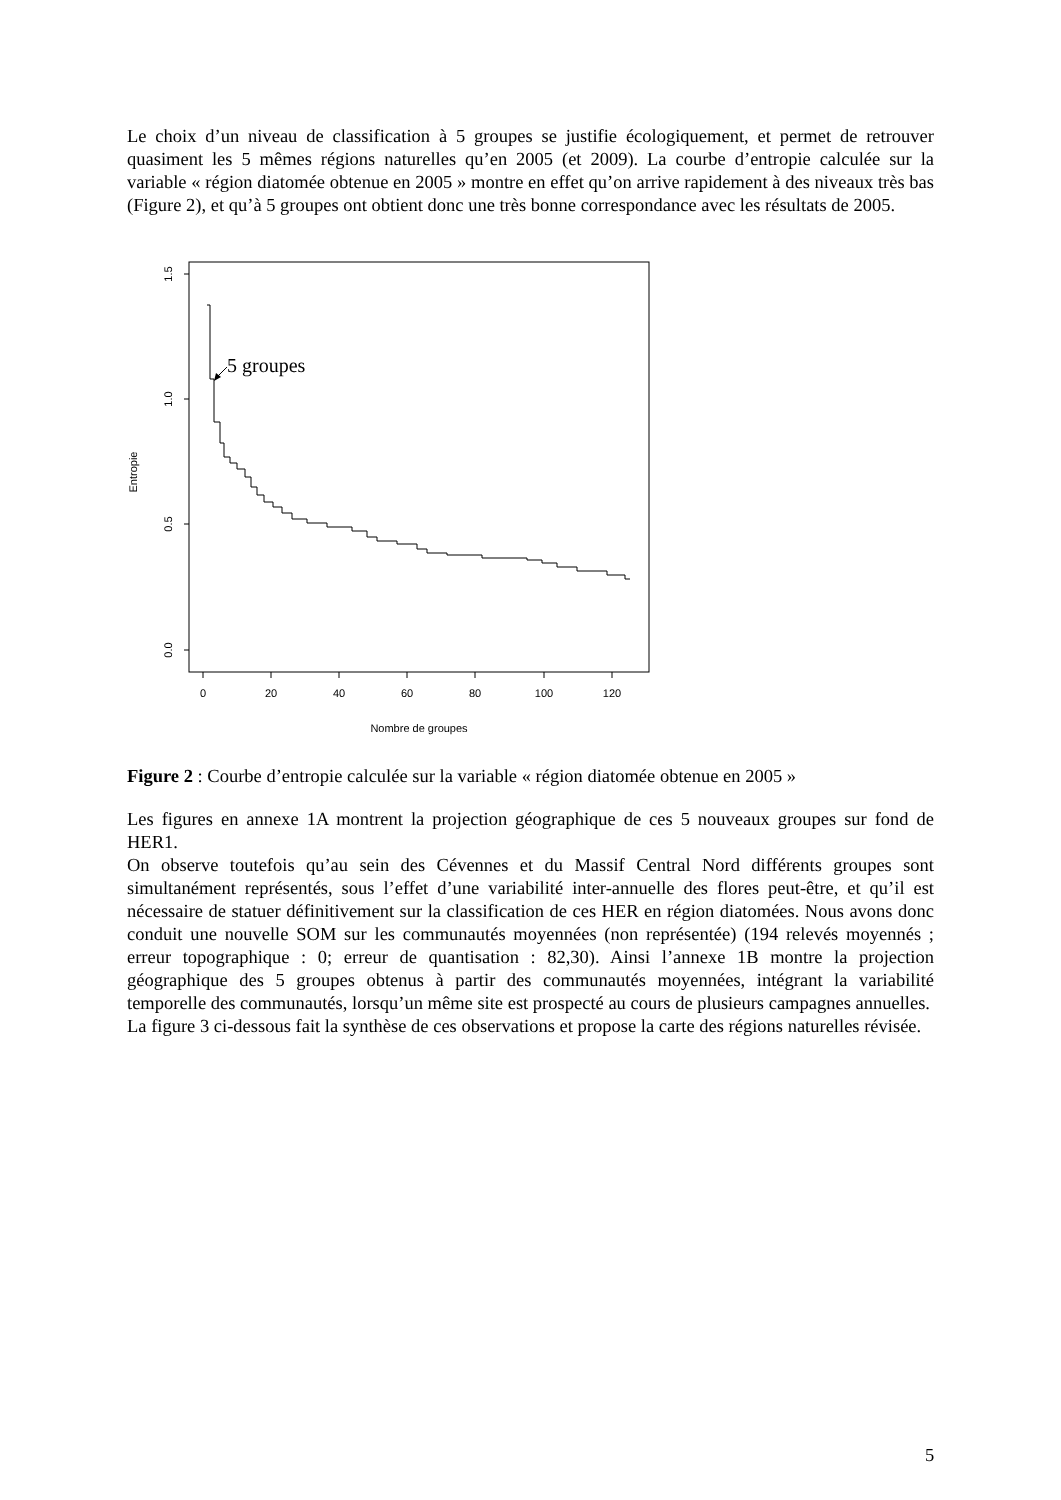Le choix d’un niveau de classification à 5 groupes se justifie écologiquement, et permet de retrouver quasiment les 5 mêmes régions naturelles qu’en 2005 (et 2009). La courbe d’entropie calculée sur la variable « région diatomée obtenue en 2005 » montre en effet qu’on arrive rapidement à des niveaux très bas (Figure 2), et qu’à 5 groupes ont obtient donc une très bonne correspondance avec les résultats de 2005.
0.0
0.5
1.0
1.5
0
20
40
60
80
100
120
Nombre de groupes
Entropie
5 groupes
Figure 2 : Courbe d’entropie calculée sur la variable « région diatomée obtenue en 2005 »
Les figures en annexe 1A montrent la projection géographique de ces 5 nouveaux groupes sur fond de HER1.
On observe toutefois qu’au sein des Cévennes et du Massif Central Nord différents groupes sont simultanément représentés, sous l’effet d’une variabilité inter-annuelle des flores peut-être, et qu’il est nécessaire de statuer définitivement sur la classification de ces HER en région diatomées. Nous avons donc conduit une nouvelle SOM sur les communautés moyennées (non représentée) (194 relevés moyennés ; erreur topographique : 0; erreur de quantisation : 82,30). Ainsi l’annexe 1B montre la projection géographique des 5 groupes obtenus à partir des communautés moyennées, intégrant la variabilité temporelle des communautés, lorsqu’un même site est prospecté au cours de plusieurs campagnes annuelles.
La figure 3 ci-dessous fait la synthèse de ces observations et propose la carte des régions naturelles révisée.
5